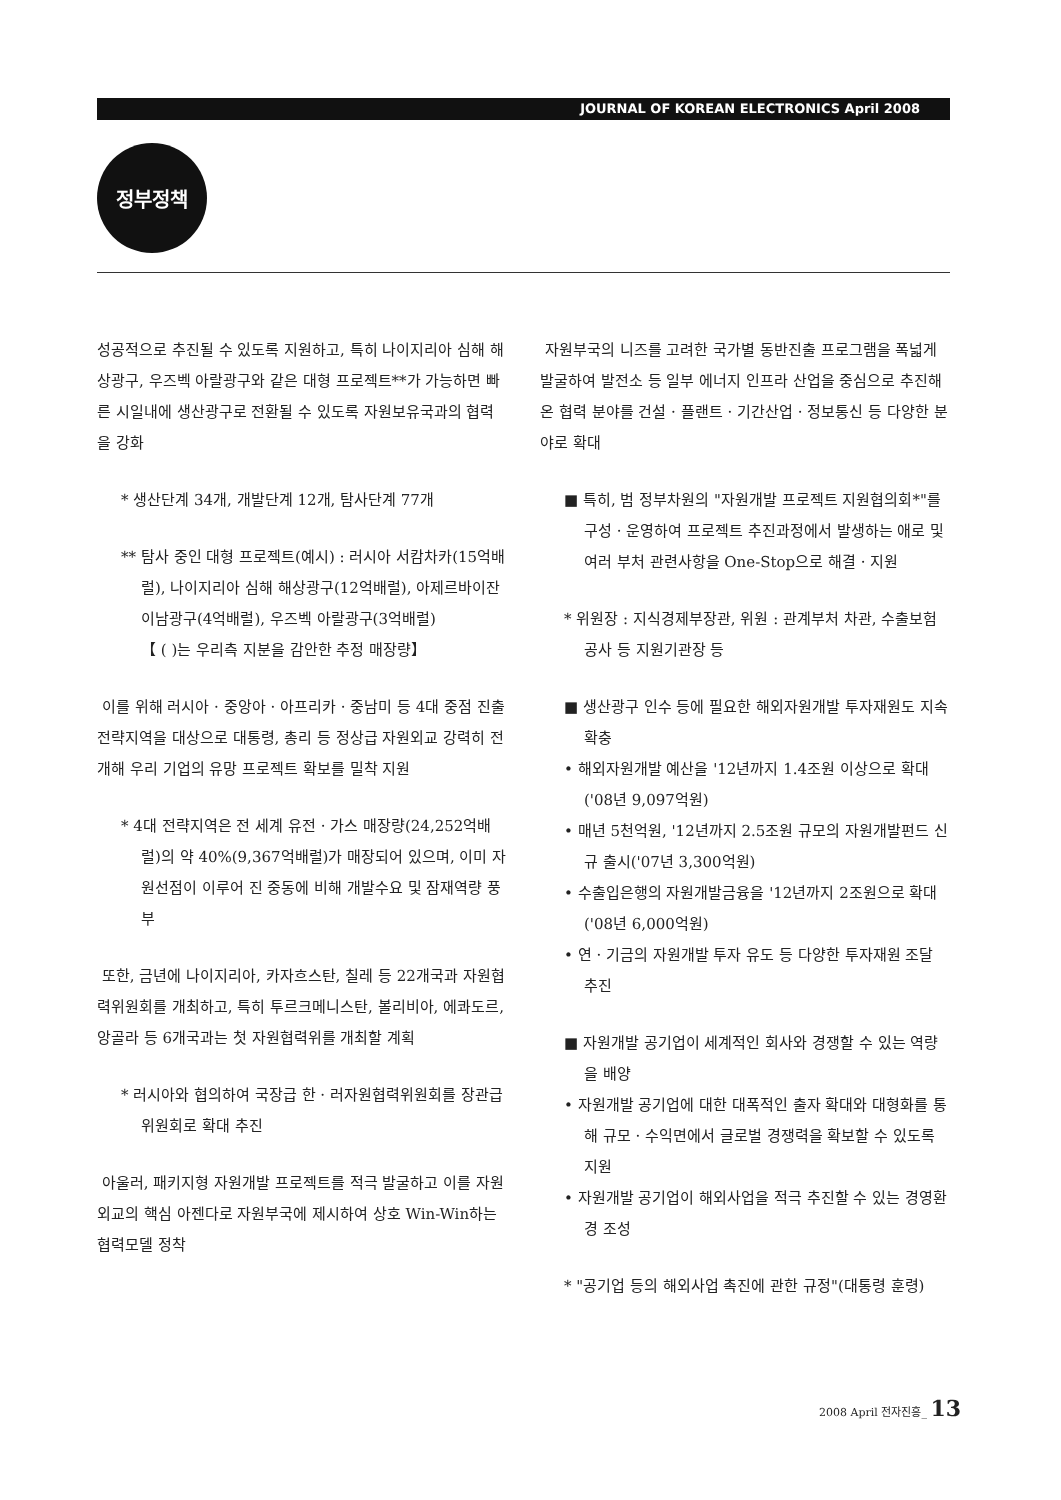JOURNAL OF KOREAN ELECTRONICS April 2008
정부정책
성공적으로 추진될 수 있도록 지원하고, 특히 나이지리아 심해 해상광구, 우즈벡 아랄광구와 같은 대형 프로젝트**가 가능하면 빠른 시일내에 생산광구로 전환될 수 있도록 자원보유국과의 협력을 강화
* 생산단계 34개, 개발단계 12개, 탐사단계 77개
** 탐사 중인 대형 프로젝트(예시) : 러시아 서캄차카(15억배럴), 나이지리아 심해 해상광구(12억배럴), 아제르바이잔 이남광구(4억배럴), 우즈벡 아랄광구(3억배럴)
【 ( )는 우리측 지분을 감안한 추정 매장량】
이를 위해 러시아 · 중앙아 · 아프리카 · 중남미 등 4대 중점 진출 전략지역을 대상으로 대통령, 총리 등 정상급 자원외교 강력히 전개해 우리 기업의 유망 프로젝트 확보를 밀착 지원
* 4대 전략지역은 전 세계 유전 · 가스 매장량(24,252억배럴)의 약 40%(9,367억배럴)가 매장되어 있으며, 이미 자원선점이 이루어 진 중동에 비해 개발수요 및 잠재역량 풍부
또한, 금년에 나이지리아, 카자흐스탄, 칠레 등 22개국과 자원협력위원회를 개최하고, 특히 투르크메니스탄, 볼리비아, 에콰도르, 앙골라 등 6개국과는 첫 자원협력위를 개최할 계획
* 러시아와 협의하여 국장급 한 · 러자원협력위원회를 장관급 위원회로 확대 추진
아울러, 패키지형 자원개발 프로젝트를 적극 발굴하고 이를 자원외교의 핵심 아젠다로 자원부국에 제시하여 상호 Win-Win하는 협력모델 정착
자원부국의 니즈를 고려한 국가별 동반진출 프로그램을 폭넓게발굴하여 발전소 등 일부 에너지 인프라 산업을 중심으로 추진해 온 협력 분야를 건설 · 플랜트 · 기간산업 · 정보통신 등 다양한 분야로 확대
■ 특히, 범 정부차원의 "자원개발 프로젝트 지원협의회*"를 구성 · 운영하여 프로젝트 추진과정에서 발생하는 애로 및 여러 부처 관련사항을 One-Stop으로 해결 · 지원
* 위원장 : 지식경제부장관, 위원 : 관계부처 차관, 수출보험공사 등 지원기관장 등
■ 생산광구 인수 등에 필요한 해외자원개발 투자재원도 지속 확충
• 해외자원개발 예산을 '12년까지 1.4조원 이상으로 확대 ('08년 9,097억원)
• 매년 5천억원, '12년까지 2.5조원 규모의 자원개발펀드 신규 출시('07년 3,300억원)
• 수출입은행의 자원개발금융을 '12년까지 2조원으로 확대('08년 6,000억원)
• 연 · 기금의 자원개발 투자 유도 등 다양한 투자재원 조달 추진
■ 자원개발 공기업이 세계적인 회사와 경쟁할 수 있는 역량을 배양
• 자원개발 공기업에 대한 대폭적인 출자 확대와 대형화를 통해 규모 · 수익면에서 글로벌 경쟁력을 확보할 수 있도록 지원
• 자원개발 공기업이 해외사업을 적극 추진할 수 있는 경영환경 조성
* "공기업 등의 해외사업 촉진에 관한 규정"(대통령 훈령)
2008 April 전자진흥_ 13